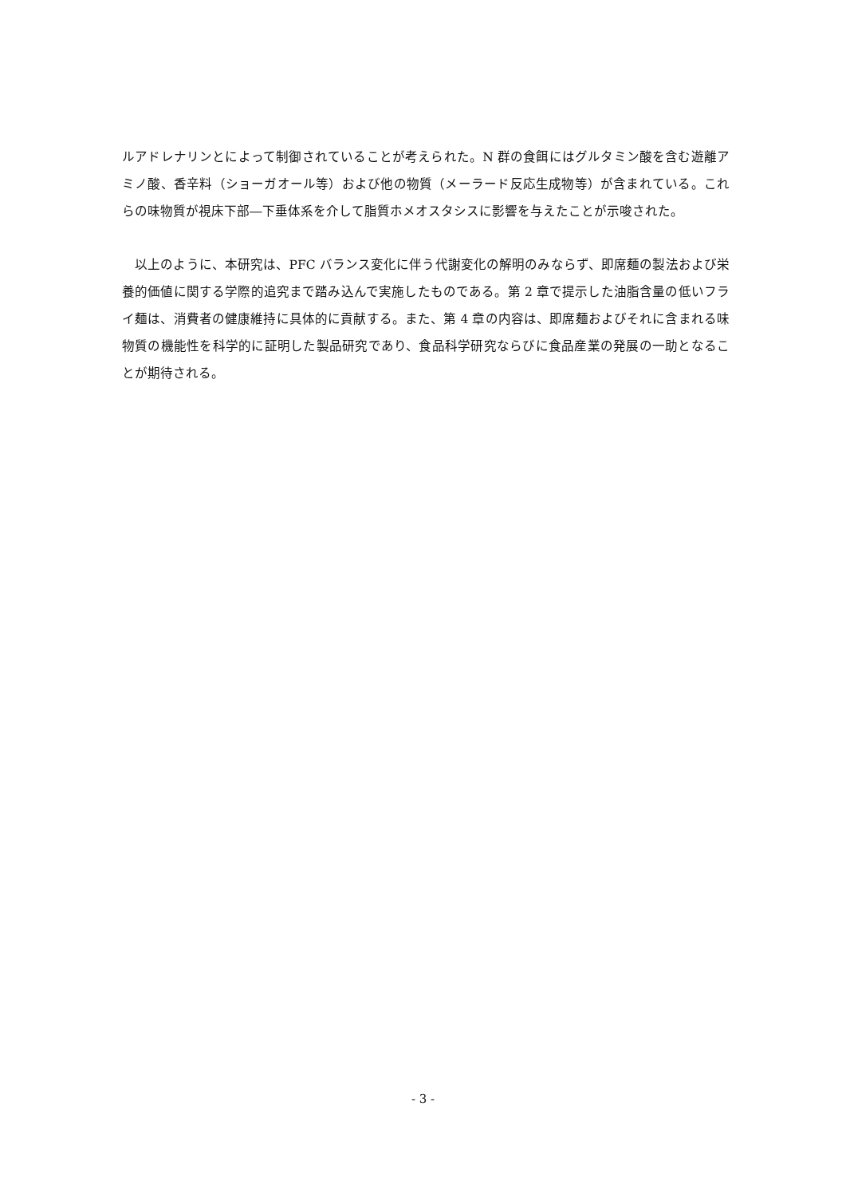ルアドレナリンとによって制御されていることが考えられた。N 群の食餌にはグルタミン酸を含む遊離アミノ酸、香辛料（ショーガオール等）および他の物質（メーラード反応生成物等）が含まれている。これらの味物質が視床下部―下垂体系を介して脂質ホメオスタシスに影響を与えたことが示唆された。
　以上のように、本研究は、PFC バランス変化に伴う代謝変化の解明のみならず、即席麺の製法および栄養的価値に関する学際的追究まで踏み込んで実施したものである。第 2 章で提示した油脂含量の低いフライ麺は、消費者の健康維持に具体的に貢献する。また、第 4 章の内容は、即席麺およびそれに含まれる味物質の機能性を科学的に証明した製品研究であり、食品科学研究ならびに食品産業の発展の一助となることが期待される。
- 3 -